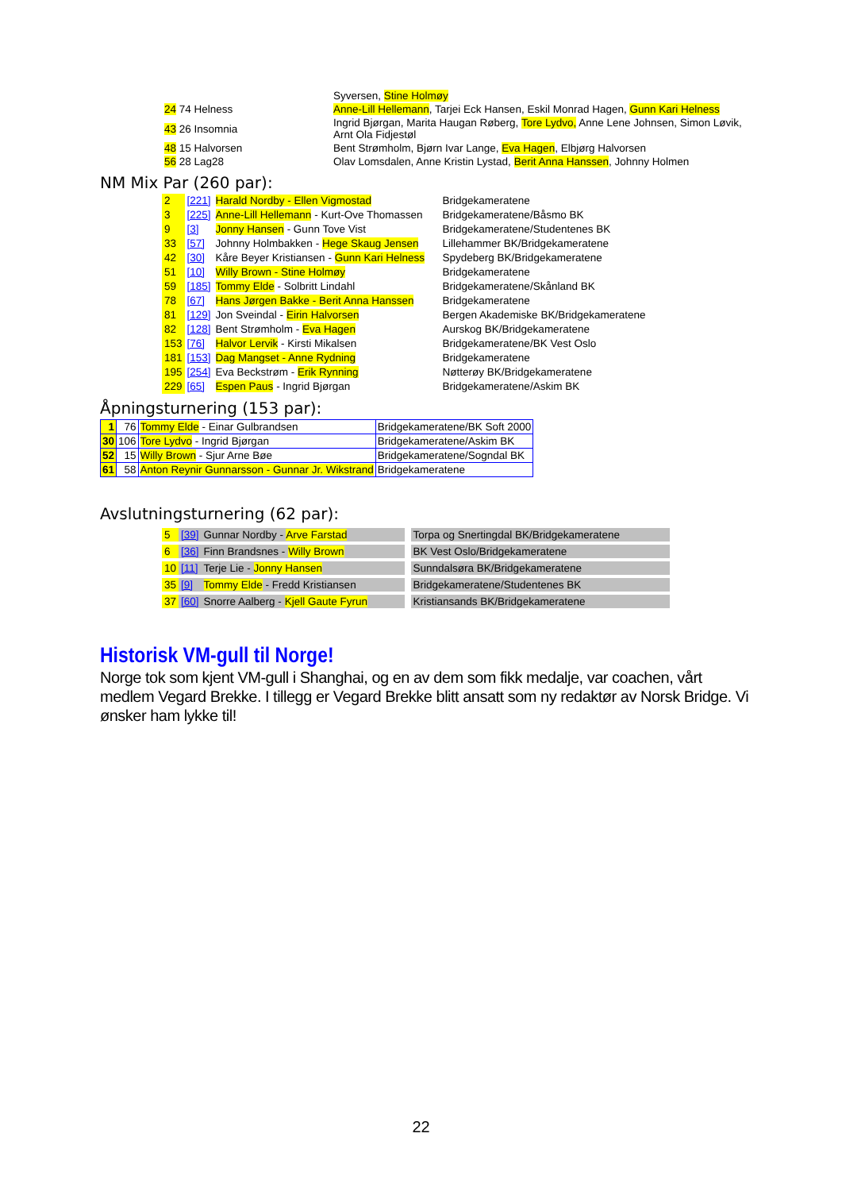| | Syversen, Stine Holmøy |
| 24 74 Helness | Anne-Lill Hellemann , Tarjei Eck Hansen, Eskil Monrad Hagen, Gunn Kari Helness |
| 43 26 Insomnia | Ingrid Bjørgan, Marita Haugan Røberg, Tore Lydvo, Anne Lene Johnsen, Simon Løvik, Arnt Ola Fidjestøl |
| 48 15 Halvorsen | Bent Strømholm, Bjørn Ivar Lange, Eva Hagen , Elbjørg Halvorsen |
| 56 28 Lag28 | Olav Lomsdalen, Anne Kristin Lystad, Berit Anna Hanssen , Johnny Holmen |
NM Mix Par (260 par):
| 2 | [221] | Harald Nordby - Ellen Vigmostad | Bridgekameratene |
| 3 | [225] | Anne-Lill Hellemann - Kurt-Ove Thomassen | Bridgekameratene/Båsmo BK |
| 9 | [3] | Jonny Hansen - Gunn Tove Vist | Bridgekameratene/Studentenes BK |
| 33 | [57] | Johnny Holmbakken - Hege Skaug Jensen | Lillehammer BK/Bridgekameratene |
| 42 | [30] | Kåre Beyer Kristiansen - Gunn Kari Helness | Spydeberg BK/Bridgekameratene |
| 51 | [10] | Willy Brown - Stine Holmøy | Bridgekameratene |
| 59 | [185] | Tommy Elde - Solbritt Lindahl | Bridgekameratene/Skånland BK |
| 78 | [67] | Hans Jørgen Bakke - Berit Anna Hanssen | Bridgekameratene |
| 81 | [129] | Jon Sveindal - Eirin Halvorsen | Bergen Akademiske BK/Bridgekameratene |
| 82 | [128] | Bent Strømholm - Eva Hagen | Aurskog BK/Bridgekameratene |
| 153 | [76] | Halvor Lervik - Kirsti Mikalsen | Bridgekameratene/BK Vest Oslo |
| 181 | [153] | Dag Mangset - Anne Rydning | Bridgekameratene |
| 195 | [254] | Eva Beckstrøm - Erik Rynning | Nøtterøy BK/Bridgekameratene |
| 229 | [65] | Espen Paus - Ingrid Bjørgan | Bridgekameratene/Askim BK |
Åpningsturnering (153 par):
| 1 | 76 | Tommy Elde - Einar Gulbrandsen | Bridgekameratene/BK Soft 2000 |
| 30 | 106 | Tore Lydvo - Ingrid Bjørgan | Bridgekameratene/Askim BK |
| 52 | 15 | Willy Brown - Sjur Arne Bøe | Bridgekameratene/Sogndal BK |
| 61 | 58 | Anton Reynir Gunnarsson - Gunnar Jr. Wikstrand | Bridgekameratene |
Avslutningsturnering (62 par):
| 5 | [39] | Gunnar Nordby - Arve Farstad | | Torpa og Snertingdal BK/Bridgekameratene |
| 6 | [36] | Finn Brandsnes - Willy Brown | | BK Vest Oslo/Bridgekameratene |
| 10 | [11] | Terje Lie - Jonny Hansen | | Sunndalsøra BK/Bridgekameratene |
| 35 | [9] | Tommy Elde - Fredd Kristiansen | | Bridgekameratene/Studentenes BK |
| 37 | [60] | Snorre Aalberg - Kjell Gaute Fyrun | | Kristiansands BK/Bridgekameratene |
Historisk VM-gull til Norge!
Norge tok som kjent VM-gull i Shanghai, og en av dem som fikk medalje, var coachen, vårt medlem Vegard Brekke. I tillegg er Vegard Brekke blitt ansatt som ny redaktør av Norsk Bridge. Vi ønsker ham lykke til!
22